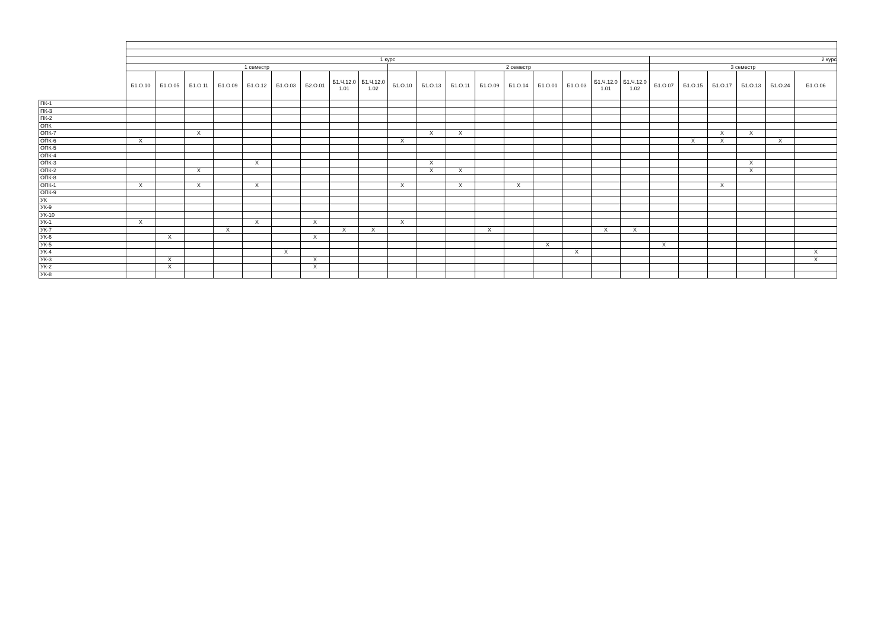| | 1 курс | | | | | | | | | | | | | | | | | | 2 курс | | | | | |
| --- | --- | --- | --- | --- | --- | --- | --- | --- | --- | --- | --- | --- | --- | --- | --- | --- | --- | --- | --- | --- | --- | --- | --- | --- |
| | 1 семестр | | | | | | | | | 2 семестр | | | | | | | | | 3 семестр | | | | | |
| | Б1.О.10 | Б1.О.05 | Б1.О.11 | Б1.О.09 | Б1.О.12 | Б1.О.03 | Б2.О.01 | Б1.Ч.12.0 1.01 | Б1.Ч.12.0 1.02 | Б1.О.10 | Б1.О.13 | Б1.О.11 | Б1.О.09 | Б1.О.14 | Б1.О.01 | Б1.О.03 | Б1.Ч.12.0 1.01 | Б1.Ч.12.0 1.02 | Б1.О.07 | Б1.О.15 | Б1.О.17 | Б1.О.13 | Б1.О.24 | Б1.О.06 |
| ПК-1 | | | | | | | | | | | | | | | | | | | | | | | | |
| ПК-3 | | | | | | | | | | | | | | | | | | | | | | | | |
| ПК-2 | | | | | | | | | | | | | | | | | | | | | | | | |
| ОПК | | | | | | | | | | | | | | | | | | | | | | | | |
| ОПК-7 | | | X | | | | | | | | X | X | | | | | | | | | X | X | | |
| ОПК-6 | X | | | | | | | | | X | | | | | | | | | | X | X | | X | |
| ОПК-5 | | | | | | | | | | | | | | | | | | | | | | | | |
| ОПК-4 | | | | | | | | | | | | | | | | | | | | | | | | |
| ОПК-3 | | | | | X | | | | | | X | | | | | | | | | | | X | | |
| ОПК-2 | | | X | | | | | | | | X | X | | | | | | | | | | X | | |
| ОПК-8 | | | | | | | | | | | | | | | | | | | | | | | | |
| ОПК-1 | X | | X | | X | | | | | X | | X | | X | | | | | | | X | | | |
| ОПК-9 | | | | | | | | | | | | | | | | | | | | | | | | |
| УК | | | | | | | | | | | | | | | | | | | | | | | | |
| УК-9 | | | | | | | | | | | | | | | | | | | | | | | | |
| УК-10 | | | | | | | | | | | | | | | | | | | | | | | | |
| УК-1 | X | | | | X | | X | | | X | | | | | | | | | | | | | | |
| УК-7 | | | | X | | | | X | X | | | | X | | | | X | X | | | | | | |
| УК-6 | | X | | | | | X | | | | | | | | | | | | | | | | | |
| УК-5 | | | | | | | | | | | | | | | X | | | | X | | | | | |
| УК-4 | | | | | | X | | | | | | | | | | X | | | | | | | | X |
| УК-3 | | X | | | | | X | | | | | | | | | | | | | | | | | X |
| УК-2 | | X | | | | | X | | | | | | | | | | | | | | | | | |
| УК-8 | | | | | | | | | | | | | | | | | | | | | | | | |